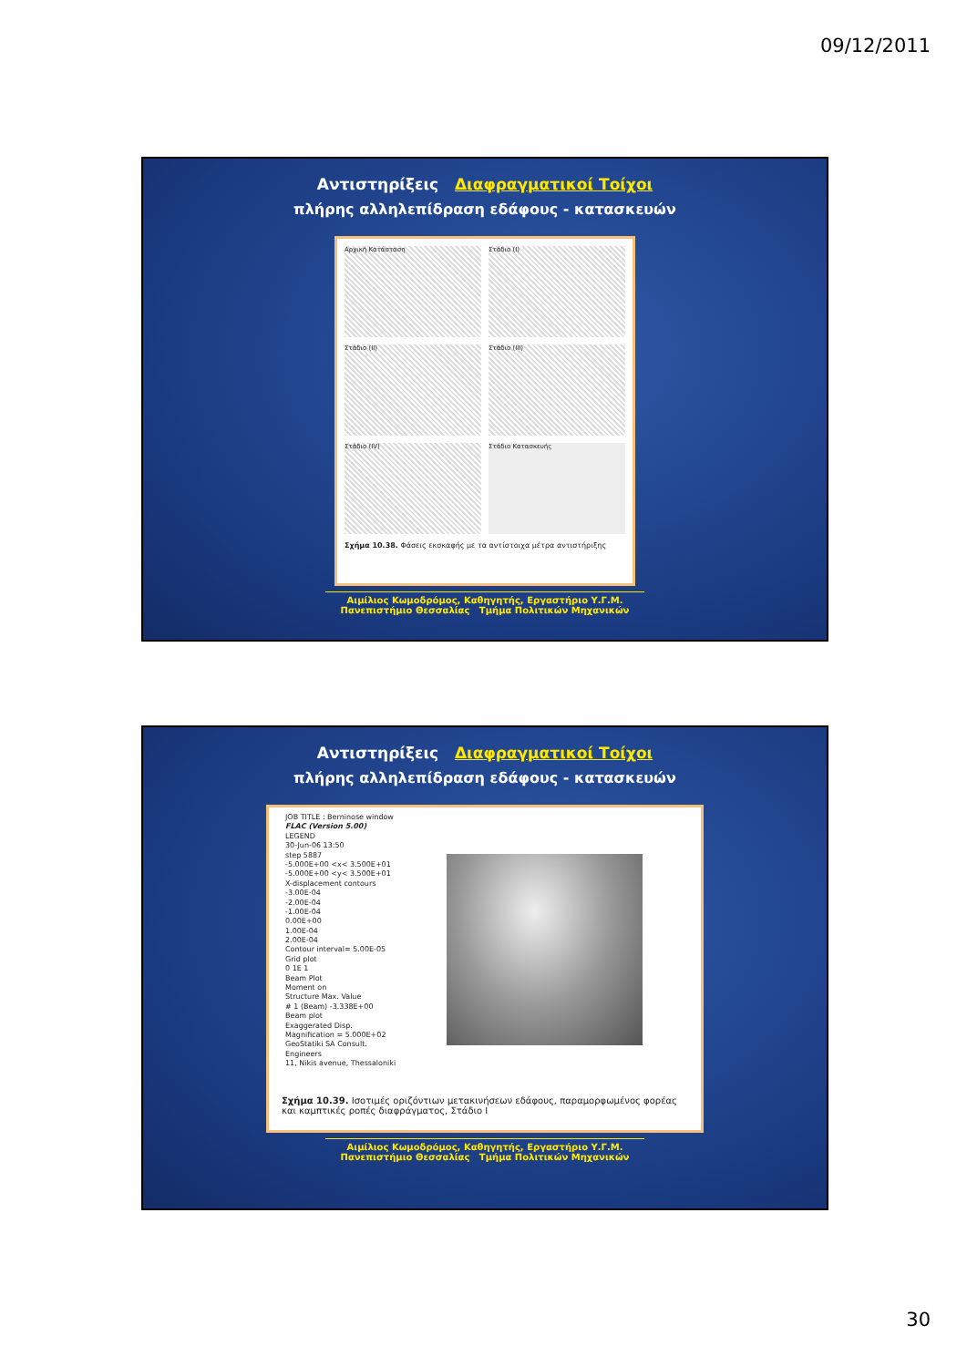09/12/2011
Αντιστηρίξεις Διαφραγματικοί Τοίχοι
πλήρης αλληλεπίδραση εδάφους - κατασκευών
Αρχική Κατάσταση
Στάδιο (I)
Στάδιο (II)
Στάδιο (III)
Στάδιο (IV)
Στάδιο Κατασκευής
Σχήμα 10.38. Φάσεις εκσκαφής με τα αντίστοιχα μέτρα αντιστήριξης
Αιμίλιος Κωμοδρόμος, Καθηγητής, Εργαστήριο Υ.Γ.Μ.
Πανεπιστήμιο Θεσσαλίας Τμήμα Πολιτικών Μηχανικών
Αντιστηρίξεις Διαφραγματικοί Τοίχοι
πλήρης αλληλεπίδραση εδάφους - κατασκευών
JOB TITLE : Berninose window
FLAC (Version 5.00)
LEGEND
30-Jun-06 13:50
step 5887
-5.000E+00 <x< 3.500E+01
-5.000E+00 <y< 3.500E+01
X-displacement contours
-3.00E-04
-2.00E-04
-1.00E-04
0.00E+00
1.00E-04
2.00E-04
Contour interval= 5.00E-05
Grid plot
0 1E 1
Beam Plot
Moment on
Structure Max. Value
# 1 (Beam) -3.338E+00
Beam plot
Exaggerated Disp.
Magnification = 5.000E+02
GeoStatiki SA Consult. Engineers
11, Nikis avenue, Thessaloniki
Σχήμα 10.39. Ισοτιμές οριζόντιων μετακινήσεων εδάφους, παραμορφωμένος φορέας και καμπτικές ροπές διαφράγματος, Στάδιο Ι
Αιμίλιος Κωμοδρόμος, Καθηγητής, Εργαστήριο Υ.Γ.Μ.
Πανεπιστήμιο Θεσσαλίας Τμήμα Πολιτικών Μηχανικών
30